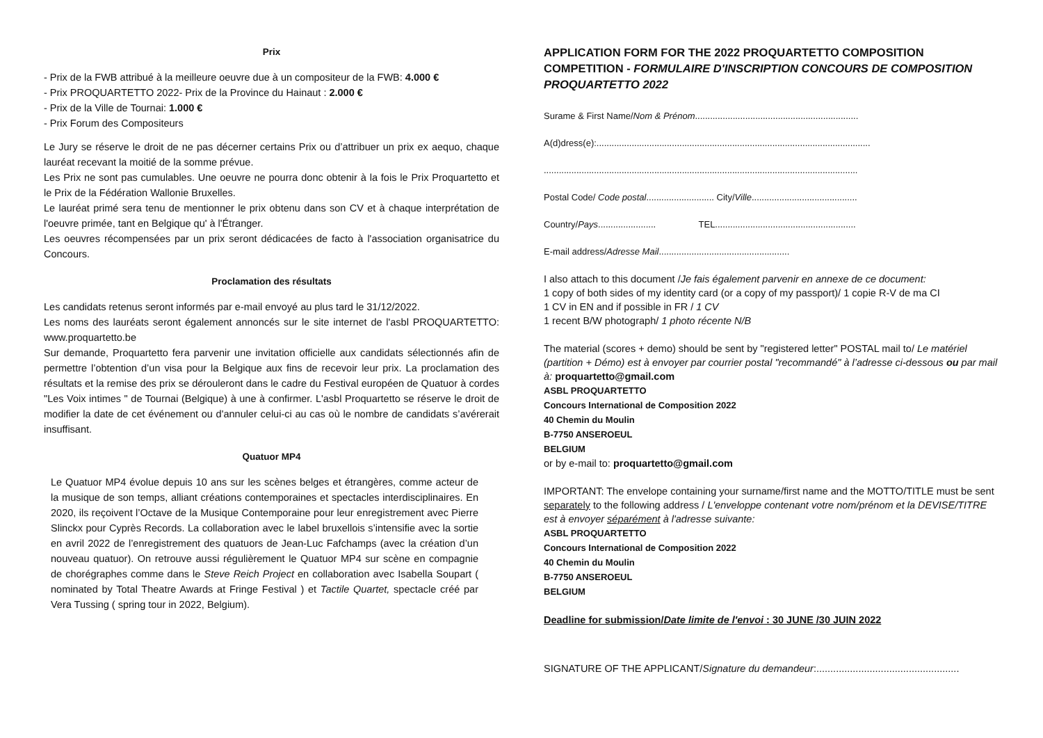Prix
- Prix de la FWB attribué à la meilleure oeuvre due à un compositeur de la FWB: 4.000 €
- Prix PROQUARTETTO 2022- Prix de la Province du Hainaut : 2.000 €
- Prix de la Ville de Tournai: 1.000 €
- Prix Forum des Compositeurs
Le Jury se réserve le droit de ne pas décerner certains Prix ou d’attribuer un prix ex aequo, chaque lauréat recevant la moitié de la somme prévue.
Les Prix ne sont pas cumulables. Une oeuvre ne pourra donc obtenir à la fois le Prix Proquartetto et le Prix de la Fédération Wallonie Bruxelles.
Le lauréat primé sera tenu de mentionner le prix obtenu dans son CV et à chaque interprétation de l'oeuvre primée, tant en Belgique qu' à l'Étranger.
Les oeuvres récompensées par un prix seront dédicacées de facto à l'association organisatrice du Concours.
Proclamation des résultats
Les candidats retenus seront informés par e-mail envoyé au plus tard le 31/12/2022.
Les noms des lauréats seront également annoncés sur le site internet de l'asbl PROQUARTETTO: www.proquartetto.be
Sur demande, Proquartetto fera parvenir une invitation officielle aux candidats sélectionnés afin de permettre l’obtention d’un visa pour la Belgique aux fins de recevoir leur prix. La proclamation des résultats et la remise des prix se dérouleront dans le cadre du Festival européen de Quatuor à cordes "Les Voix intimes " de Tournai (Belgique) à une à confirmer. L'asbl Proquartetto se réserve le droit de modifier la date de cet événement ou d'annuler celui-ci au cas où le nombre de candidats s’avérerait insuffisant.
Quatuor MP4
Le Quatuor MP4 évolue depuis 10 ans sur les scènes belges et étrangères, comme acteur de la musique de son temps, alliant créations contemporaines et spectacles interdisciplinaires. En 2020, ils reçoivent l’Octave de la Musique Contemporaine pour leur enregistrement avec Pierre Slinckx pour Cyprès Records. La collaboration avec le label bruxellois s’intensifie avec la sortie en avril 2022 de l’enregistrement des quatuors de Jean-Luc Fafchamps (avec la création d’un nouveau quatuor). On retrouve aussi régulièrement le Quatuor MP4 sur scène en compagnie de chorégraphes comme dans le Steve Reich Project en collaboration avec Isabella Soupart ( nominated by Total Theatre Awards at Fringe Festival ) et Tactile Quartet, spectacle créé par Vera Tussing ( spring tour in 2022, Belgium).
APPLICATION FORM FOR THE 2022 PROQUARTETTO COMPOSITION COMPETITION - FORMULAIRE D'INSCRIPTION CONCOURS DE COMPOSITION PROQUARTETTO 2022
Surame & First Name/Nom & Prénom.................................................................
A(d)dress(e):.............................................................................................................
.............................................................................................................................
Postal Code/ Code postal........................... City/Ville..........................................
Country/Pays....................... TEL........................................................
E-mail address/Adresse Mail....................................................
I also attach to this document /Je fais également parvenir en annexe de ce document:
1 copy of both sides of my identity card (or a copy of my passport)/ 1 copie R-V de ma CI
1 CV in EN and if possible in FR / 1 CV
1 recent B/W photograph/ 1 photo récente N/B
The material (scores + demo) should be sent by "registered letter" POSTAL mail to/ Le matériel (partition + Démo) est à envoyer par courrier postal "recommandé" à l’adresse ci-dessous ou par mail à: proquartetto@gmail.com
ASBL PROQUARTETTO
Concours International de Composition 2022
40 Chemin du Moulin
B-7750 ANSEROEUL
BELGIUM
or by e-mail to: proquartetto@gmail.com
IMPORTANT: The envelope containing your surname/first name and the MOTTO/TITLE must be sent separately to the following address / L'enveloppe contenant votre nom/prénom et la DEVISE/TITRE est à envoyer séparément à l'adresse suivante:
ASBL PROQUARTETTO
Concours International de Composition 2022
40 Chemin du Moulin
B-7750 ANSEROEUL
BELGIUM
Deadline for submission/Date limite de l'envoi : 30 JUNE /30 JUIN 2022
SIGNATURE OF THE APPLICANT/Signature du demandeur:...................................................